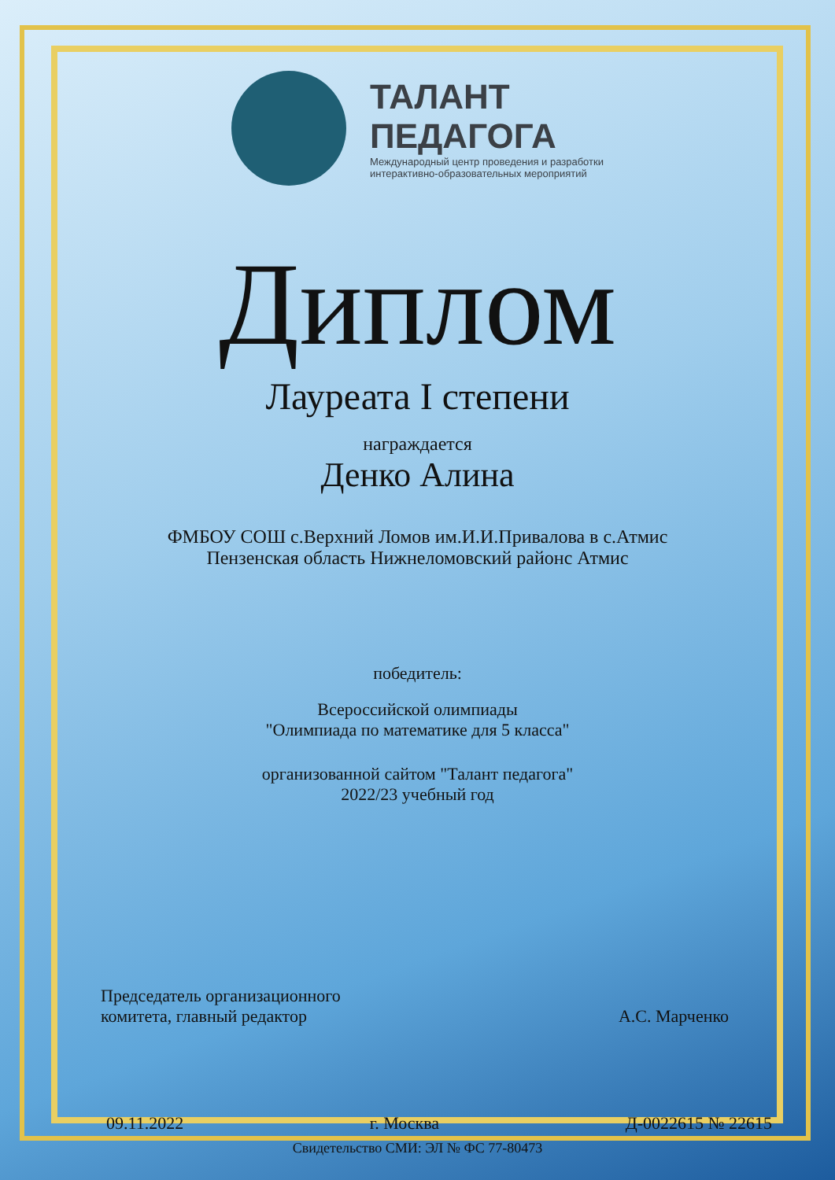ТАЛАНТ
ПЕДАГОГА
Международный центр проведения и разработки
интерактивно-образовательных мероприятий
Диплом
Лауреата I степени
награждается
Денко Алина
ФМБОУ СОШ с.Верхний Ломов им.И.И.Привалова в с.Атмис
Пензенская область Нижнеломовский районс Атмис
победитель:
Всероссийской олимпиады
"Олимпиада по математике для 5 класса"
организованной сайтом "Талант педагога"
2022/23 учебный год
Председатель организационного
комитета, главный редактор А.С. Марченко
09.11.2022 г. Москва Д-0022615 № 22615
Свидетельство СМИ: ЭЛ № ФС 77-80473